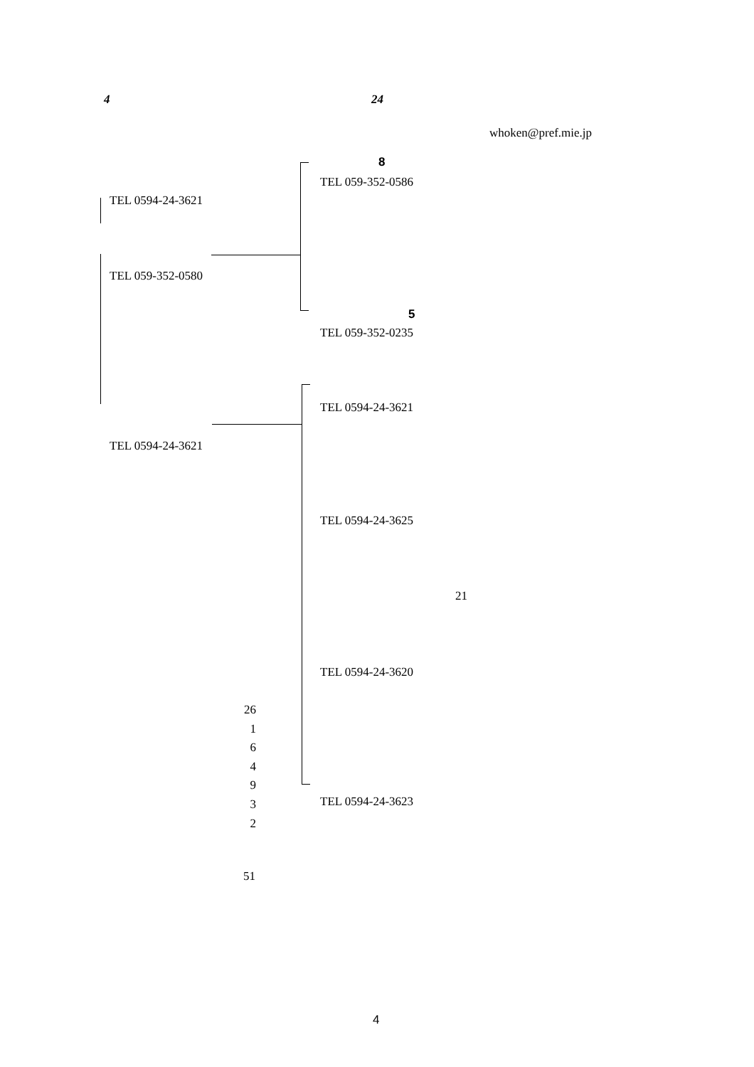4 24
whoken@pref.mie.jp
8
TEL 059-352-0586
TEL 0594-24-3621
TEL 059-352-0580
5
TEL 059-352-0235
TEL 0594-24-3621
TEL 0594-24-3621
TEL 0594-24-3625
21
TEL 0594-24-3620
26
1
6
4
9
3
2
TEL 0594-24-3623
51
4